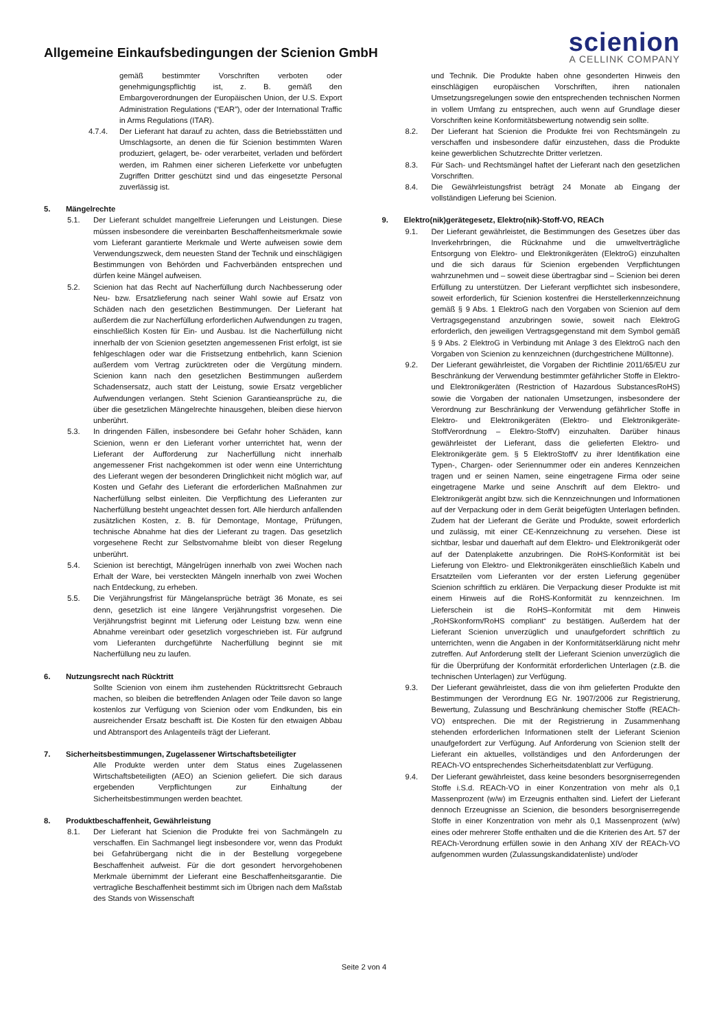Allgemeine Einkaufsbedingungen der Scienion GmbH
scienion
A CELLINK COMPANY
gemäß bestimmter Vorschriften verboten oder genehmigungspflichtig ist, z. B. gemäß den Embargoverordnungen der Europäischen Union, der U.S. Export Administration Regulations (“EAR”), oder der International Traffic in Arms Regulations (ITAR).
4.7.4. Der Lieferant hat darauf zu achten, dass die Betriebsstätten und Umschlagsorte, an denen die für Scienion bestimmten Waren produziert, gelagert, be- oder verarbeitet, verladen und befördert werden, im Rahmen einer sicheren Lieferkette vor unbefugten Zugriffen Dritter geschützt sind und das eingesetzte Personal zuverlässig ist.
5. Mängelrechte
5.1. Der Lieferant schuldet mangelfreie Lieferungen und Leistungen. Diese müssen insbesondere die vereinbarten Beschaffenheitsmerkmale sowie vom Lieferant garantierte Merkmale und Werte aufweisen sowie dem Verwendungszweck, dem neuesten Stand der Technik und einschlägigen Bestimmungen von Behörden und Fachverbänden entsprechen und dürfen keine Mängel aufweisen.
5.2. Scienion hat das Recht auf Nacherfüllung durch Nachbesserung oder Neu- bzw. Ersatzlieferung nach seiner Wahl sowie auf Ersatz von Schäden nach den gesetzlichen Bestimmungen. Der Lieferant hat außerdem die zur Nacherfüllung erforderlichen Aufwendungen zu tragen, einschließlich Kosten für Ein- und Ausbau. Ist die Nacherfüllung nicht innerhalb der von Scienion gesetzten angemessenen Frist erfolgt, ist sie fehlgeschlagen oder war die Fristsetzung entbehrlich, kann Scienion außerdem vom Vertrag zurücktreten oder die Vergütung mindern. Scienion kann nach den gesetzlichen Bestimmungen außerdem Schadensersatz, auch statt der Leistung, sowie Ersatz vergeblicher Aufwendungen verlangen. Steht Scienion Garantieansprüche zu, die über die gesetzlichen Mängelrechte hinausgehen, bleiben diese hiervon unberührt.
5.3. In dringenden Fällen, insbesondere bei Gefahr hoher Schäden, kann Scienion, wenn er den Lieferant vorher unterrichtet hat, wenn der Lieferant der Aufforderung zur Nacherfüllung nicht innerhalb angemessener Frist nachgekommen ist oder wenn eine Unterrichtung des Lieferant wegen der besonderen Dringlichkeit nicht möglich war, auf Kosten und Gefahr des Lieferant die erforderlichen Maßnahmen zur Nacherfüllung selbst einleiten. Die Verpflichtung des Lieferanten zur Nacherfüllung besteht ungeachtet dessen fort. Alle hierdurch anfallenden zusätzlichen Kosten, z. B. für Demontage, Montage, Prüfungen, technische Abnahme hat dies der Lieferant zu tragen. Das gesetzlich vorgesehene Recht zur Selbstvornahme bleibt von dieser Regelung unberührt.
5.4. Scienion ist berechtigt, Mängelrügen innerhalb von zwei Wochen nach Erhalt der Ware, bei versteckten Mängeln innerhalb von zwei Wochen nach Entdeckung, zu erheben.
5.5. Die Verjährungsfrist für Mängelansprüche beträgt 36 Monate, es sei denn, gesetzlich ist eine längere Verjährungsfrist vorgesehen. Die Verjährungsfrist beginnt mit Lieferung oder Leistung bzw. wenn eine Abnahme vereinbart oder gesetzlich vorgeschrieben ist. Für aufgrund vom Lieferanten durchgeführte Nacherfüllung beginnt sie mit Nacherfüllung neu zu laufen.
6. Nutzungsrecht nach Rücktritt
Sollte Scienion von einem ihm zustehenden Rücktrittsrecht Gebrauch machen, so bleiben die betreffenden Anlagen oder Teile davon so lange kostenlos zur Verfügung von Scienion oder vom Endkunden, bis ein ausreichender Ersatz beschafft ist. Die Kosten für den etwaigen Abbau und Abtransport des Anlagenteils trägt der Lieferant.
7. Sicherheitsbestimmungen, Zugelassener Wirtschaftsbeteiligter
Alle Produkte werden unter dem Status eines Zugelassenen Wirtschaftsbeteiligten (AEO) an Scienion geliefert. Die sich daraus ergebenden Verpflichtungen zur Einhaltung der Sicherheitsbestimmungen werden beachtet.
8. Produktbeschaffenheit, Gewährleistung
8.1. Der Lieferant hat Scienion die Produkte frei von Sachmängeln zu verschaffen. Ein Sachmangel liegt insbesondere vor, wenn das Produkt bei Gefahrübergang nicht die in der Bestellung vorgegebene Beschaffenheit aufweist. Für die dort gesondert hervorgehobenen Merkmale übernimmt der Lieferant eine Beschaffenheitsgarantie. Die vertragliche Beschaffenheit bestimmt sich im Übrigen nach dem Maßstab des Stands von Wissenschaft
und Technik. Die Produkte haben ohne gesonderten Hinweis den einschlägigen europäischen Vorschriften, ihren nationalen Umsetzungsregelungen sowie den entsprechenden technischen Normen in vollem Umfang zu entsprechen, auch wenn auf Grundlage dieser Vorschriften keine Konformitätsbewertung notwendig sein sollte.
8.2. Der Lieferant hat Scienion die Produkte frei von Rechtsmängeln zu verschaffen und insbesondere dafür einzustehen, dass die Produkte keine gewerblichen Schutzrechte Dritter verletzen.
8.3. Für Sach- und Rechtsmängel haftet der Lieferant nach den gesetzlichen Vorschriften.
8.4. Die Gewährleistungsfrist beträgt 24 Monate ab Eingang der vollständigen Lieferung bei Scienion.
9. Elektro(nik)gerätegesetz, Elektro(nik)-Stoff-VO, REACh
9.1. Der Lieferant gewährleistet, die Bestimmungen des Gesetzes über das Inverkehrbringen, die Rücknahme und die umweltverträgliche Entsorgung von Elektro- und Elektronikgeräten (ElektroG) einzuhalten und die sich daraus für Scienion ergebenden Verpflichtungen wahrzunehmen und – soweit diese übertragbar sind – Scienion bei deren Erfüllung zu unterstützen. Der Lieferant verpflichtet sich insbesondere, soweit erforderlich, für Scienion kostenfrei die Herstellerkennzeichnung gemäß § 9 Abs. 1 ElektroG nach den Vorgaben von Scienion auf dem Vertragsgegenstand anzubringen sowie, soweit nach ElektroG erforderlich, den jeweiligen Vertragsgegenstand mit dem Symbol gemäß § 9 Abs. 2 ElektroG in Verbindung mit Anlage 3 des ElektroG nach den Vorgaben von Scienion zu kennzeichnen (durchgestrichene Mülltonne).
9.2. Der Lieferant gewährleistet, die Vorgaben der Richtlinie 2011/65/EU zur Beschränkung der Verwendung bestimmter gefährlicher Stoffe in Elektro- und Elektronikgeräten (Restriction of Hazardous SubstancesRoHS) sowie die Vorgaben der nationalen Umsetzungen, insbesondere der Verordnung zur Beschränkung der Verwendung gefährlicher Stoffe in Elektro- und Elektronikgeräten (Elektro- und Elektronikgeräte-StoffVerordnung – Elektro-StoffV) einzuhalten. Darüber hinaus gewährleistet der Lieferant, dass die gelieferten Elektro- und Elektronikgeräte gem. § 5 ElektroStoffV zu ihrer Identifikation eine Typen-, Chargen- oder Seriennummer oder ein anderes Kennzeichen tragen und er seinen Namen, seine eingetragene Firma oder seine eingetragene Marke und seine Anschrift auf dem Elektro- und Elektronikgerät angibt bzw. sich die Kennzeichnungen und Informationen auf der Verpackung oder in dem Gerät beigefügten Unterlagen befinden. Zudem hat der Lieferant die Geräte und Produkte, soweit erforderlich und zulässig, mit einer CE-Kennzeichnung zu versehen. Diese ist sichtbar, lesbar und dauerhaft auf dem Elektro- und Elektronikgerät oder auf der Datenplakette anzubringen. Die RoHS-Konformität ist bei Lieferung von Elektro- und Elektronikgeräten einschließlich Kabeln und Ersatzteilen vom Lieferanten vor der ersten Lieferung gegenüber Scienion schriftlich zu erklären. Die Verpackung dieser Produkte ist mit einem Hinweis auf die RoHS-Konformität zu kennzeichnen. Im Lieferschein ist die RoHS–Konformität mit dem Hinweis „RoHSkonform/RoHS compliant“ zu bestätigen. Außerdem hat der Lieferant Scienion unverzüglich und unaufgefordert schriftlich zu unterrichten, wenn die Angaben in der Konformitätserklärung nicht mehr zutreffen. Auf Anforderung stellt der Lieferant Scienion unverzüglich die für die Überprüfung der Konformität erforderlichen Unterlagen (z.B. die technischen Unterlagen) zur Verfügung.
9.3. Der Lieferant gewährleistet, dass die von ihm gelieferten Produkte den Bestimmungen der Verordnung EG Nr. 1907/2006 zur Registrierung, Bewertung, Zulassung und Beschränkung chemischer Stoffe (REACh-VO) entsprechen. Die mit der Registrierung in Zusammenhang stehenden erforderlichen Informationen stellt der Lieferant Scienion unaufgefordert zur Verfügung. Auf Anforderung von Scienion stellt der Lieferant ein aktuelles, vollständiges und den Anforderungen der REACh-VO entsprechendes Sicherheitsdatenblatt zur Verfügung.
9.4. Der Lieferant gewährleistet, dass keine besonders besorgniserregenden Stoffe i.S.d. REACh-VO in einer Konzentration von mehr als 0,1 Massenprozent (w/w) im Erzeugnis enthalten sind. Liefert der Lieferant dennoch Erzeugnisse an Scienion, die besonders besorgniserregende Stoffe in einer Konzentration von mehr als 0,1 Massenprozent (w/w) eines oder mehrerer Stoffe enthalten und die die Kriterien des Art. 57 der REACh-Verordnung erfüllen sowie in den Anhang XIV der REACh-VO aufgenommen wurden (Zulassungskandidatenliste) und/oder
Seite 2 von 4